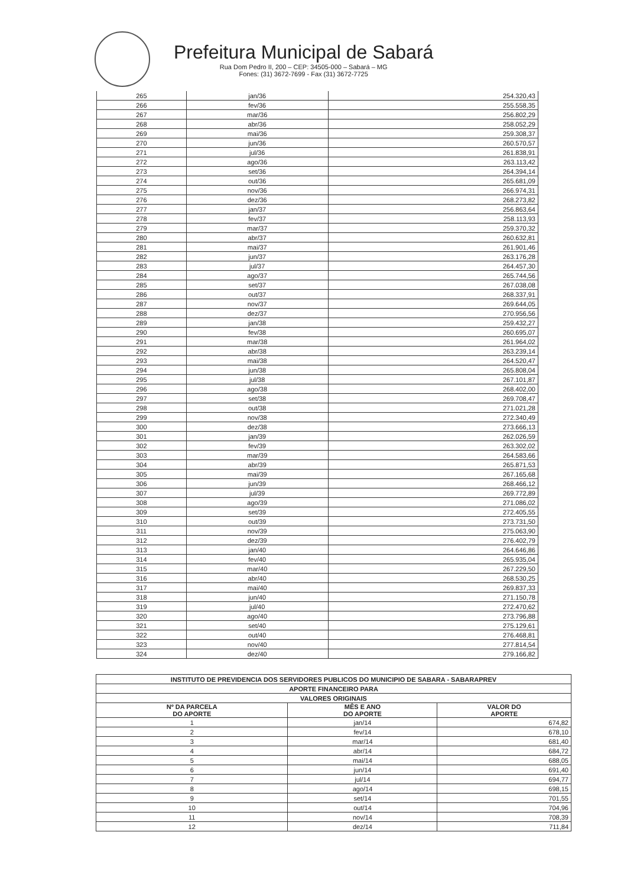Prefeitura Municipal de Sabará
Rua Dom Pedro II, 200 – CEP: 34505-000 – Sabará – MG
Fones: (31) 3672-7699 - Fax (31) 3672-7725
| 265 | jan/36 | 254.320,43 |
| 266 | fev/36 | 255.558,35 |
| 267 | mar/36 | 256.802,29 |
| 268 | abr/36 | 258.052,29 |
| 269 | mai/36 | 259.308,37 |
| 270 | jun/36 | 260.570,57 |
| 271 | jul/36 | 261.838,91 |
| 272 | ago/36 | 263.113,42 |
| 273 | set/36 | 264.394,14 |
| 274 | out/36 | 265.681,09 |
| 275 | nov/36 | 266.974,31 |
| 276 | dez/36 | 268.273,82 |
| 277 | jan/37 | 256.863,64 |
| 278 | fev/37 | 258.113,93 |
| 279 | mar/37 | 259.370,32 |
| 280 | abr/37 | 260.632,81 |
| 281 | mai/37 | 261.901,46 |
| 282 | jun/37 | 263.176,28 |
| 283 | jul/37 | 264.457,30 |
| 284 | ago/37 | 265.744,56 |
| 285 | set/37 | 267.038,08 |
| 286 | out/37 | 268.337,91 |
| 287 | nov/37 | 269.644,05 |
| 288 | dez/37 | 270.956,56 |
| 289 | jan/38 | 259.432,27 |
| 290 | fev/38 | 260.695,07 |
| 291 | mar/38 | 261.964,02 |
| 292 | abr/38 | 263.239,14 |
| 293 | mai/38 | 264.520,47 |
| 294 | jun/38 | 265.808,04 |
| 295 | jul/38 | 267.101,87 |
| 296 | ago/38 | 268.402,00 |
| 297 | set/38 | 269.708,47 |
| 298 | out/38 | 271.021,28 |
| 299 | nov/38 | 272.340,49 |
| 300 | dez/38 | 273.666,13 |
| 301 | jan/39 | 262.026,59 |
| 302 | fev/39 | 263.302,02 |
| 303 | mar/39 | 264.583,66 |
| 304 | abr/39 | 265.871,53 |
| 305 | mai/39 | 267.165,68 |
| 306 | jun/39 | 268.466,12 |
| 307 | jul/39 | 269.772,89 |
| 308 | ago/39 | 271.086,02 |
| 309 | set/39 | 272.405,55 |
| 310 | out/39 | 273.731,50 |
| 311 | nov/39 | 275.063,90 |
| 312 | dez/39 | 276.402,79 |
| 313 | jan/40 | 264.646,86 |
| 314 | fev/40 | 265.935,04 |
| 315 | mar/40 | 267.229,50 |
| 316 | abr/40 | 268.530,25 |
| 317 | mai/40 | 269.837,33 |
| 318 | jun/40 | 271.150,78 |
| 319 | jul/40 | 272.470,62 |
| 320 | ago/40 | 273.796,88 |
| 321 | set/40 | 275.129,61 |
| 322 | out/40 | 276.468,81 |
| 323 | nov/40 | 277.814,54 |
| 324 | dez/40 | 279.166,82 |
| INSTITUTO DE PREVIDENCIA DOS SERVIDORES PUBLICOS DO MUNICIPIO DE SABARA - SABARAPREV | | |
| --- | --- | --- |
| APORTE FINANCEIRO PARA | | |
| VALORES ORIGINAIS | | |
| Nº DA PARCELA DO APORTE | MÊS E ANO DO APORTE | VALOR DO APORTE |
| 1 | jan/14 | 674,82 |
| 2 | fev/14 | 678,10 |
| 3 | mar/14 | 681,40 |
| 4 | abr/14 | 684,72 |
| 5 | mai/14 | 688,05 |
| 6 | jun/14 | 691,40 |
| 7 | jul/14 | 694,77 |
| 8 | ago/14 | 698,15 |
| 9 | set/14 | 701,55 |
| 10 | out/14 | 704,96 |
| 11 | nov/14 | 708,39 |
| 12 | dez/14 | 711,84 |